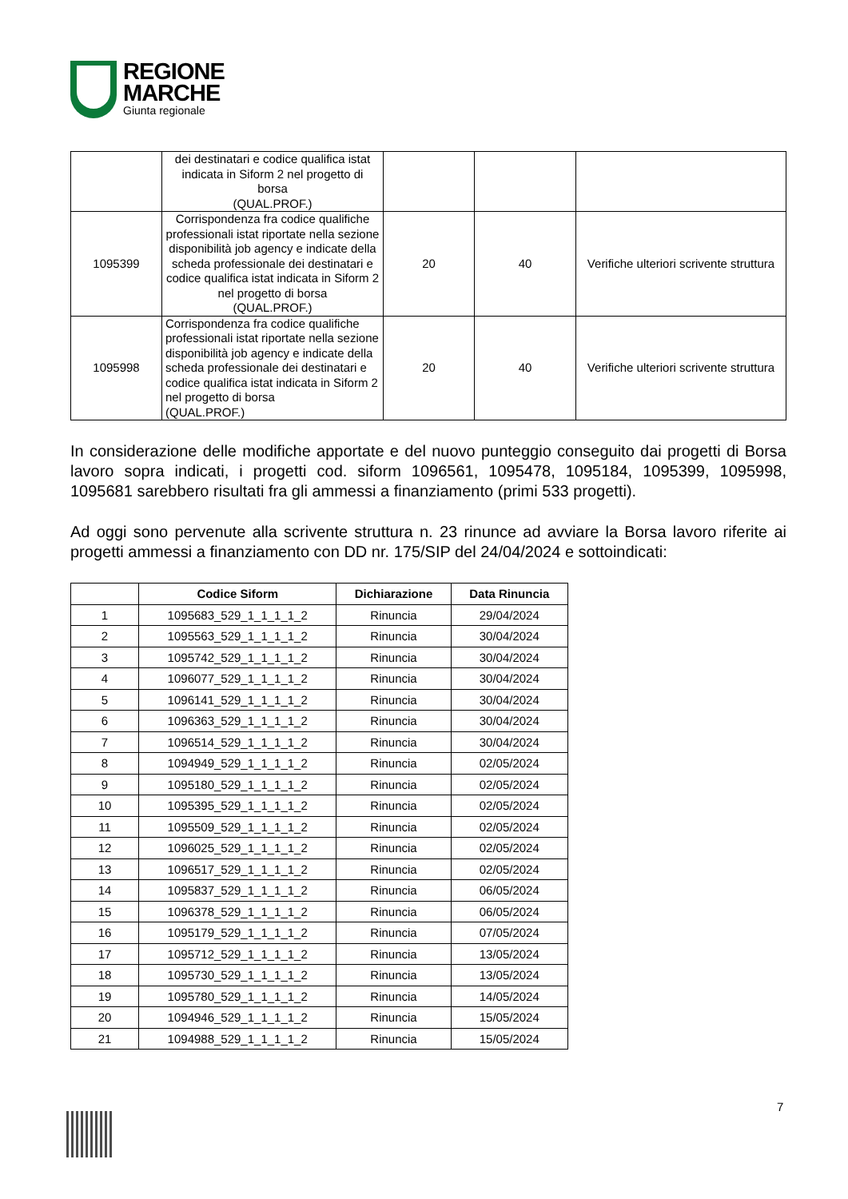REGIONE
MARCHE
Giunta regionale
| | dei destinatari e codice qualifica istat indicata in Siform 2 nel progetto di borsa (QUAL.PROF.) | | | |
| 1095399 | Corrispondenza fra codice qualifiche professionali istat riportate nella sezione disponibilità job agency e indicate della scheda professionale dei destinatari e codice qualifica istat indicata in Siform 2 nel progetto di borsa (QUAL.PROF.) | 20 | 40 | Verifiche ulteriori scrivente struttura |
| 1095998 | Corrispondenza fra codice qualifiche professionali istat riportate nella sezione disponibilità job agency e indicate della scheda professionale dei destinatari e codice qualifica istat indicata in Siform 2 nel progetto di borsa (QUAL.PROF.) | 20 | 40 | Verifiche ulteriori scrivente struttura |
In considerazione delle modifiche apportate e del nuovo punteggio conseguito dai progetti di Borsa lavoro sopra indicati, i progetti cod. siform 1096561, 1095478, 1095184, 1095399, 1095998, 1095681 sarebbero risultati fra gli ammessi a finanziamento (primi 533 progetti).
Ad oggi sono pervenute alla scrivente struttura n. 23 rinunce ad avviare la Borsa lavoro riferite ai progetti ammessi a finanziamento con DD nr. 175/SIP del 24/04/2024 e sottoindicati:
| | Codice Siform | Dichiarazione | Data Rinuncia |
| --- | --- | --- | --- |
| 1 | 1095683_529_1_1_1_1_2 | Rinuncia | 29/04/2024 |
| 2 | 1095563_529_1_1_1_1_2 | Rinuncia | 30/04/2024 |
| 3 | 1095742_529_1_1_1_1_2 | Rinuncia | 30/04/2024 |
| 4 | 1096077_529_1_1_1_1_2 | Rinuncia | 30/04/2024 |
| 5 | 1096141_529_1_1_1_1_2 | Rinuncia | 30/04/2024 |
| 6 | 1096363_529_1_1_1_1_2 | Rinuncia | 30/04/2024 |
| 7 | 1096514_529_1_1_1_1_2 | Rinuncia | 30/04/2024 |
| 8 | 1094949_529_1_1_1_1_2 | Rinuncia | 02/05/2024 |
| 9 | 1095180_529_1_1_1_1_2 | Rinuncia | 02/05/2024 |
| 10 | 1095395_529_1_1_1_1_2 | Rinuncia | 02/05/2024 |
| 11 | 1095509_529_1_1_1_1_2 | Rinuncia | 02/05/2024 |
| 12 | 1096025_529_1_1_1_1_2 | Rinuncia | 02/05/2024 |
| 13 | 1096517_529_1_1_1_1_2 | Rinuncia | 02/05/2024 |
| 14 | 1095837_529_1_1_1_1_2 | Rinuncia | 06/05/2024 |
| 15 | 1096378_529_1_1_1_1_2 | Rinuncia | 06/05/2024 |
| 16 | 1095179_529_1_1_1_1_2 | Rinuncia | 07/05/2024 |
| 17 | 1095712_529_1_1_1_1_2 | Rinuncia | 13/05/2024 |
| 18 | 1095730_529_1_1_1_1_2 | Rinuncia | 13/05/2024 |
| 19 | 1095780_529_1_1_1_1_2 | Rinuncia | 14/05/2024 |
| 20 | 1094946_529_1_1_1_1_2 | Rinuncia | 15/05/2024 |
| 21 | 1094988_529_1_1_1_1_2 | Rinuncia | 15/05/2024 |
7